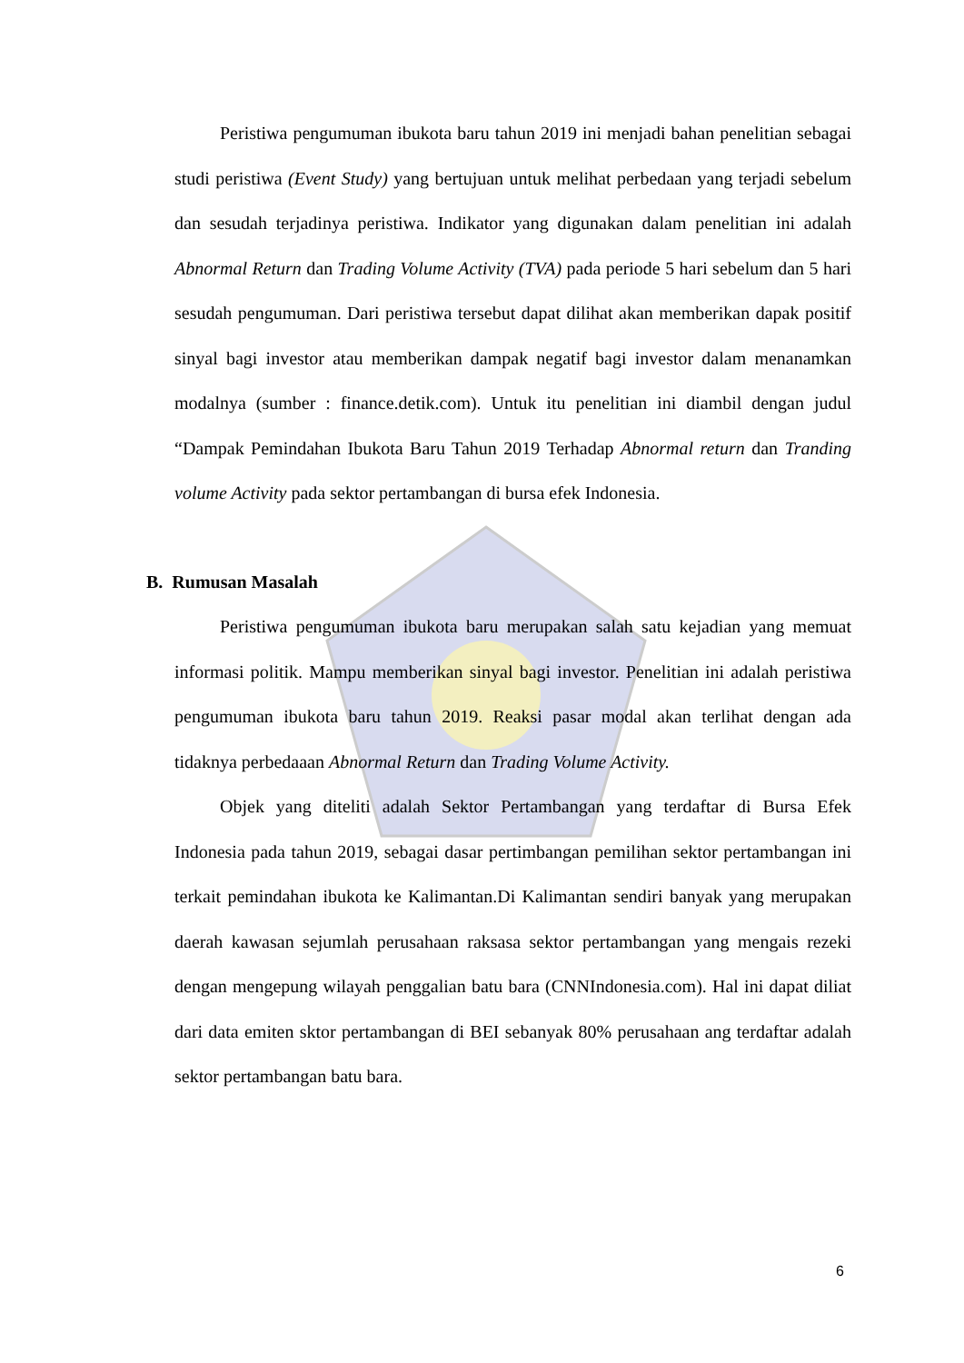Peristiwa pengumuman ibukota baru tahun 2019 ini menjadi bahan penelitian sebagai studi peristiwa (Event Study) yang bertujuan untuk melihat perbedaan yang terjadi sebelum dan sesudah terjadinya peristiwa. Indikator yang digunakan dalam penelitian ini adalah Abnormal Return dan Trading Volume Activity (TVA) pada periode 5 hari sebelum dan 5 hari sesudah pengumuman. Dari peristiwa tersebut dapat dilihat akan memberikan dapak positif sinyal bagi investor atau memberikan dampak negatif bagi investor dalam menanamkan modalnya (sumber : finance.detik.com). Untuk itu penelitian ini diambil dengan judul “Dampak Pemindahan Ibukota Baru Tahun 2019 Terhadap Abnormal return dan Tranding volume Activity pada sektor pertambangan di bursa efek Indonesia.
B. Rumusan Masalah
Peristiwa pengumuman ibukota baru merupakan salah satu kejadian yang memuat informasi politik. Mampu memberikan sinyal bagi investor. Penelitian ini adalah peristiwa pengumuman ibukota baru tahun 2019. Reaksi pasar modal akan terlihat dengan ada tidaknya perbedaaan Abnormal Return dan Trading Volume Activity.
Objek yang diteliti adalah Sektor Pertambangan yang terdaftar di Bursa Efek Indonesia pada tahun 2019, sebagai dasar pertimbangan pemilihan sektor pertambangan ini terkait pemindahan ibukota ke Kalimantan.Di Kalimantan sendiri banyak yang merupakan daerah kawasan sejumlah perusahaan raksasa sektor pertambangan yang mengais rezeki dengan mengepung wilayah penggalian batu bara (CNNIndonesia.com). Hal ini dapat diliat dari data emiten sktor pertambangan di BEI sebanyak 80% perusahaan ang terdaftar adalah sektor pertambangan batu bara.
6